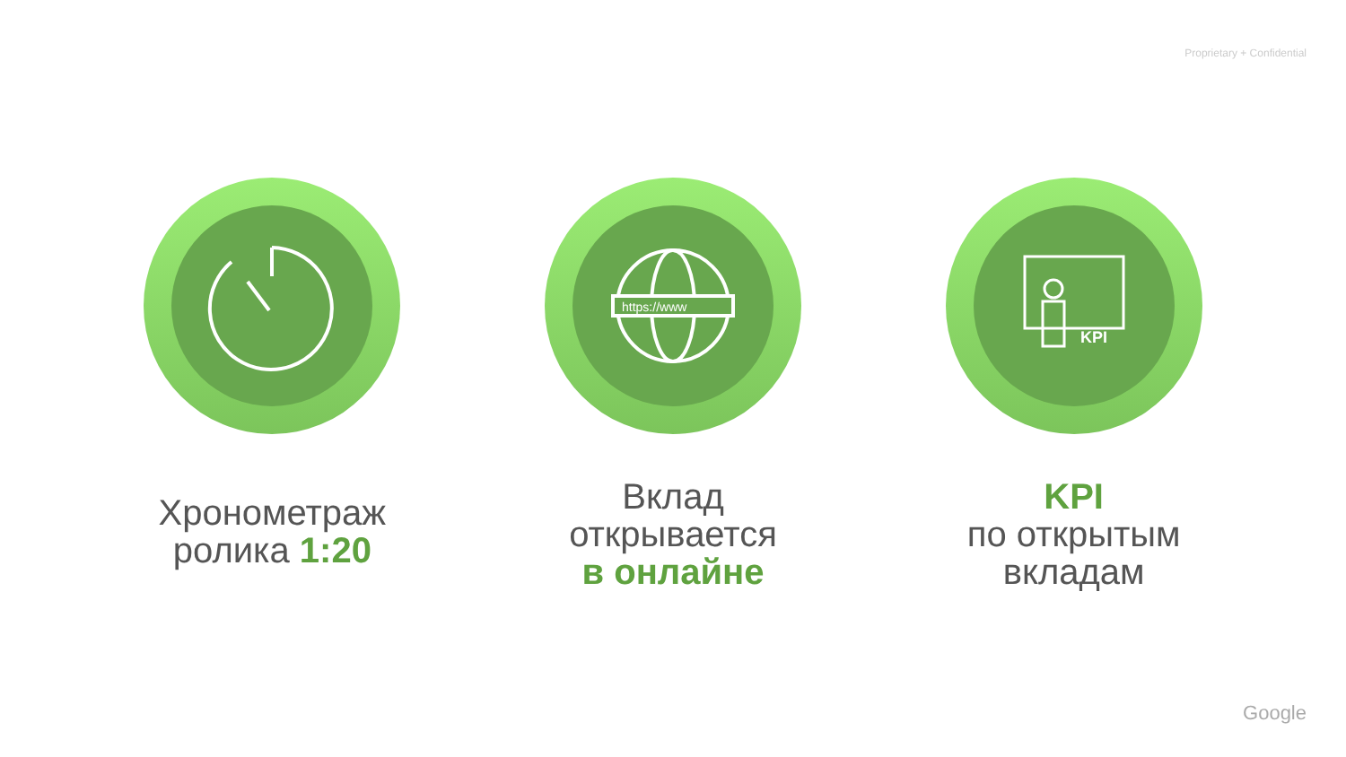Proprietary + Confidential
Хронометраж
ролика 1:20
https://www
Вклад
открывается
в онлайне
KPI
KPI
по открытым
вкладам
Google